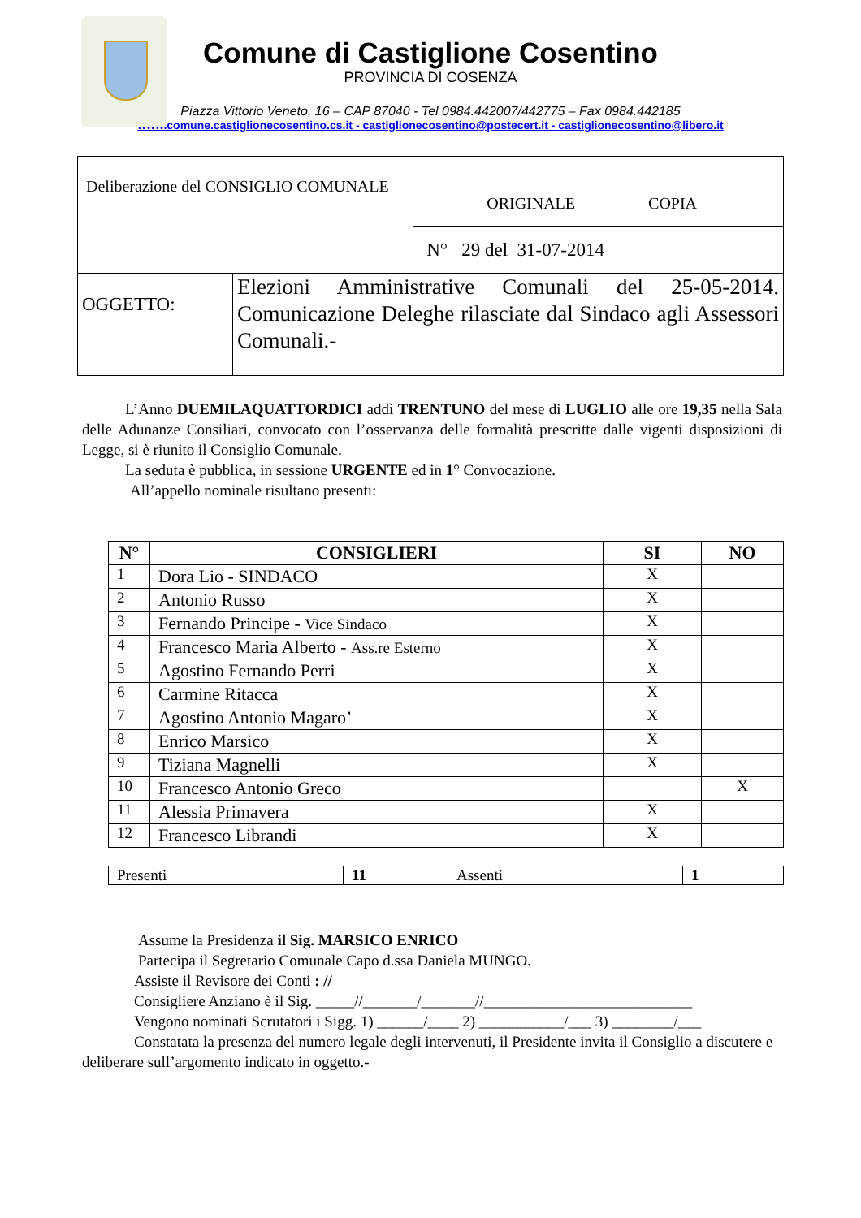Comune di Castiglione Cosentino
PROVINCIA DI COSENZA
Piazza Vittorio Veneto, 16 – CAP 87040 - Tel 0984.442007/442775 – Fax 0984.442185
www.comune.castiglionecosentino.cs.it - castiglionecosentino@postecert.it - castiglionecosentino@libero.it
| Deliberazione del CONSIGLIO COMUNALE | | ORIGINALE COPIA |
| | | N° 29 del 31-07-2014 |
| OGGETTO: | Elezioni Amministrative Comunali del 25-05-2014. Comunicazione Deleghe rilasciate dal Sindaco agli Assessori Comunali.- | |
L’Anno DUEMILAQUATTORDICI addì TRENTUNO del mese di LUGLIO alle ore 19,35 nella Sala delle Adunanze Consiliari, convocato con l’osservanza delle formalità prescritte dalle vigenti disposizioni di Legge, si è riunito il Consiglio Comunale.
La seduta è pubblica, in sessione URGENTE ed in 1° Convocazione.
All’appello nominale risultano presenti:
| N° | CONSIGLIERI | SI | NO |
| --- | --- | --- | --- |
| 1 | Dora Lio - SINDACO | X | |
| 2 | Antonio Russo | X | |
| 3 | Fernando Principe - Vice Sindaco | X | |
| 4 | Francesco Maria Alberto - Ass.re Esterno | X | |
| 5 | Agostino Fernando Perri | X | |
| 6 | Carmine Ritacca | X | |
| 7 | Agostino Antonio Magaro’ | X | |
| 8 | Enrico Marsico | X | |
| 9 | Tiziana Magnelli | X | |
| 10 | Francesco Antonio Greco | | X |
| 11 | Alessia Primavera | X | |
| 12 | Francesco Librandi | X | |
| Presenti | 11 | Assenti | 1 |
Assume la Presidenza il Sig. MARSICO ENRICO
Partecipa il Segretario Comunale Capo d.ssa Daniela MUNGO.
Assiste il Revisore dei Conti : //
Consigliere Anziano è il Sig. _____//_______/_______//___________________________
Vengono nominati Scrutatori i Sigg. 1) ______/____ 2) ___________/___ 3) ________/___
Constatata la presenza del numero legale degli intervenuti, il Presidente invita il Consiglio a discutere e deliberare sull’argomento indicato in oggetto.-